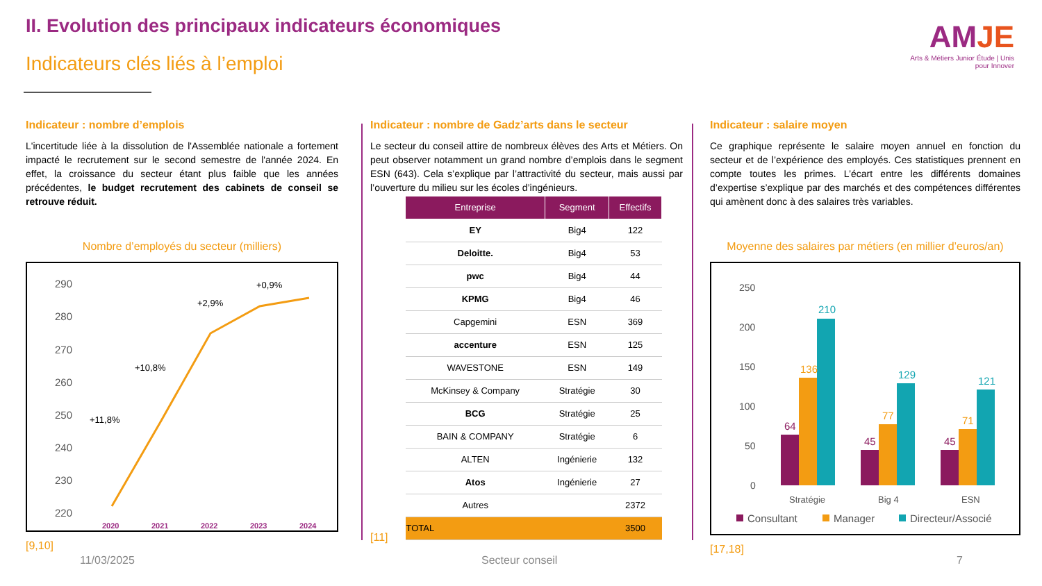II. Evolution des principaux indicateurs économiques
Indicateurs clés liés à l’emploi
AMJE
Arts & Métiers Junior Étude | Unis pour Innover
Indicateur : nombre d’emplois
L'incertitude liée à la dissolution de l'Assemblée nationale a fortement impacté le recrutement sur le second semestre de l'année 2024. En effet, la croissance du secteur étant plus faible que les années précédentes, le budget recrutement des cabinets de conseil se retrouve réduit.
Nombre d’employés du secteur (milliers)
290
280
270
260
250
240
230
220
+11,8%
+10,8%
+2,9%
+0,9%
2020
2021
2022
2023
2024
[9,10]
Indicateur : nombre de Gadz’arts dans le secteur
Le secteur du conseil attire de nombreux élèves des Arts et Métiers. On peut observer notamment un grand nombre d’emplois dans le segment ESN (643). Cela s’explique par l’attractivité du secteur, mais aussi par l’ouverture du milieu sur les écoles d’ingénieurs.
| Entreprise | Segment | Effectifs |
| --- | --- | --- |
| EY | Big4 | 122 |
| Deloitte. | Big4 | 53 |
| pwc | Big4 | 44 |
| KPMG | Big4 | 46 |
| Capgemini | ESN | 369 |
| accenture | ESN | 125 |
| WAVESTONE | ESN | 149 |
| McKinsey & Company | Stratégie | 30 |
| BCG | Stratégie | 25 |
| BAIN & COMPANY | Stratégie | 6 |
| ALTEN | Ingénierie | 132 |
| Atos | Ingénierie | 27 |
| Autres | | 2372 |
| TOTAL | | 3500 |
[11]
Indicateur : salaire moyen
Ce graphique représente le salaire moyen annuel en fonction du secteur et de l’expérience des employés. Ces statistiques prennent en compte toutes les primes. L’écart entre les différents domaines d’expertise s’explique par des marchés et des compétences différentes qui amènent donc à des salaires très variables.
Moyenne des salaires par métiers (en millier d’euros/an)
250
200
150
100
50
0
64
136
210
45
77
129
45
71
121
Stratégie
Big 4
ESN
Consultant
Manager
Directeur/Associé
[17,18]
11/03/2025 Secteur conseil 7